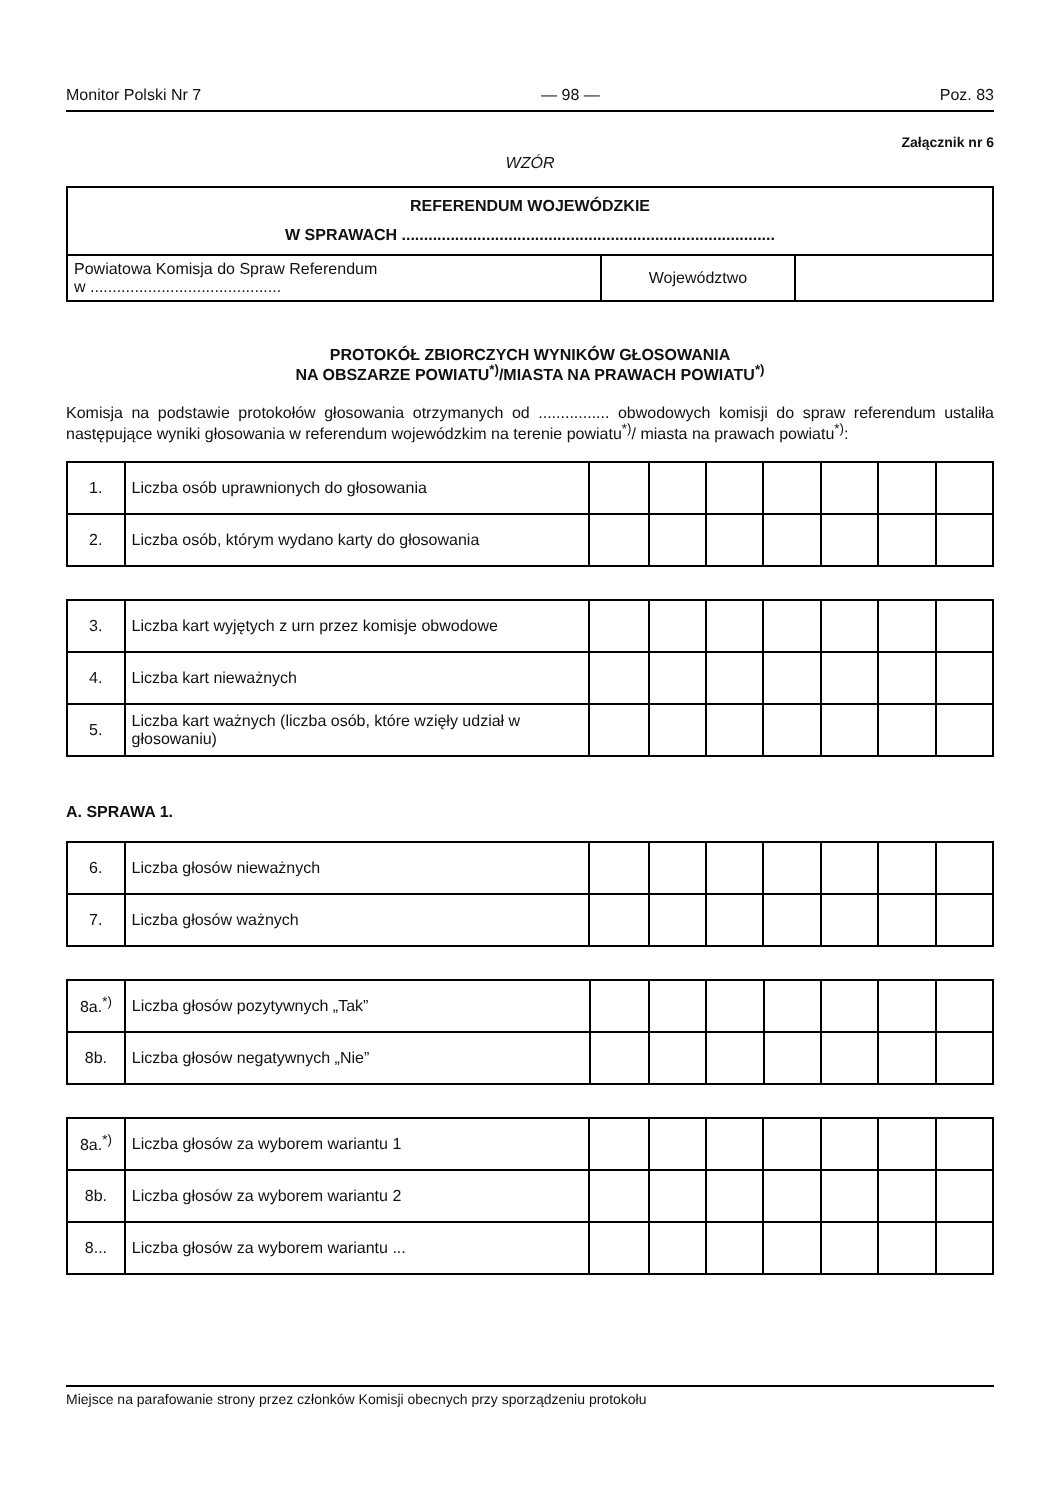Monitor Polski Nr 7 — 98 — Poz. 83
Załącznik nr 6
WZÓR
| REFERENDUM WOJEWÓDZKIE W SPRAWACH .................................................................................... | | |
| Powiatowa Komisja do Spraw Referendum w ........................................... | Województwo | |
PROTOKÓŁ ZBIORCZYCH WYNIKÓW GŁOSOWANIA
NA OBSZARZE POWIATU<sup>*)</sup>/MIASTA NA PRAWACH POWIATU<sup>*)</sup>
Komisja na podstawie protokołów głosowania otrzymanych od ................ obwodowych komisji do spraw referendum ustaliła następujące wyniki głosowania w referendum wojewódzkim na terenie powiatu<sup>*)</sup>/ miasta na prawach powiatu<sup>*)</sup>:
| 1. | Liczba osób uprawnionych do głosowania | | | | | | | |
| 2. | Liczba osób, którym wydano karty do głosowania | | | | | | | |
| 3. | Liczba kart wyjętych z urn przez komisje obwodowe | | | | | | | |
| 4. | Liczba kart nieważnych | | | | | | | |
| 5. | Liczba kart ważnych (liczba osób, które wzięły udział w głosowaniu) | | | | | | | |
A. SPRAWA 1.
| 6. | Liczba głosów nieważnych | | | | | | | |
| 7. | Liczba głosów ważnych | | | | | | | |
| 8a.<sup>*)</sup> | Liczba głosów pozytywnych „Tak” | | | | | | | |
| 8b. | Liczba głosów negatywnych „Nie” | | | | | | | |
| 8a.<sup>*)</sup> | Liczba głosów za wyborem wariantu 1 | | | | | | | |
| 8b. | Liczba głosów za wyborem wariantu 2 | | | | | | | |
| 8... | Liczba głosów za wyborem wariantu ... | | | | | | | |
Miejsce na parafowanie strony przez członków Komisji obecnych przy sporządzeniu protokołu